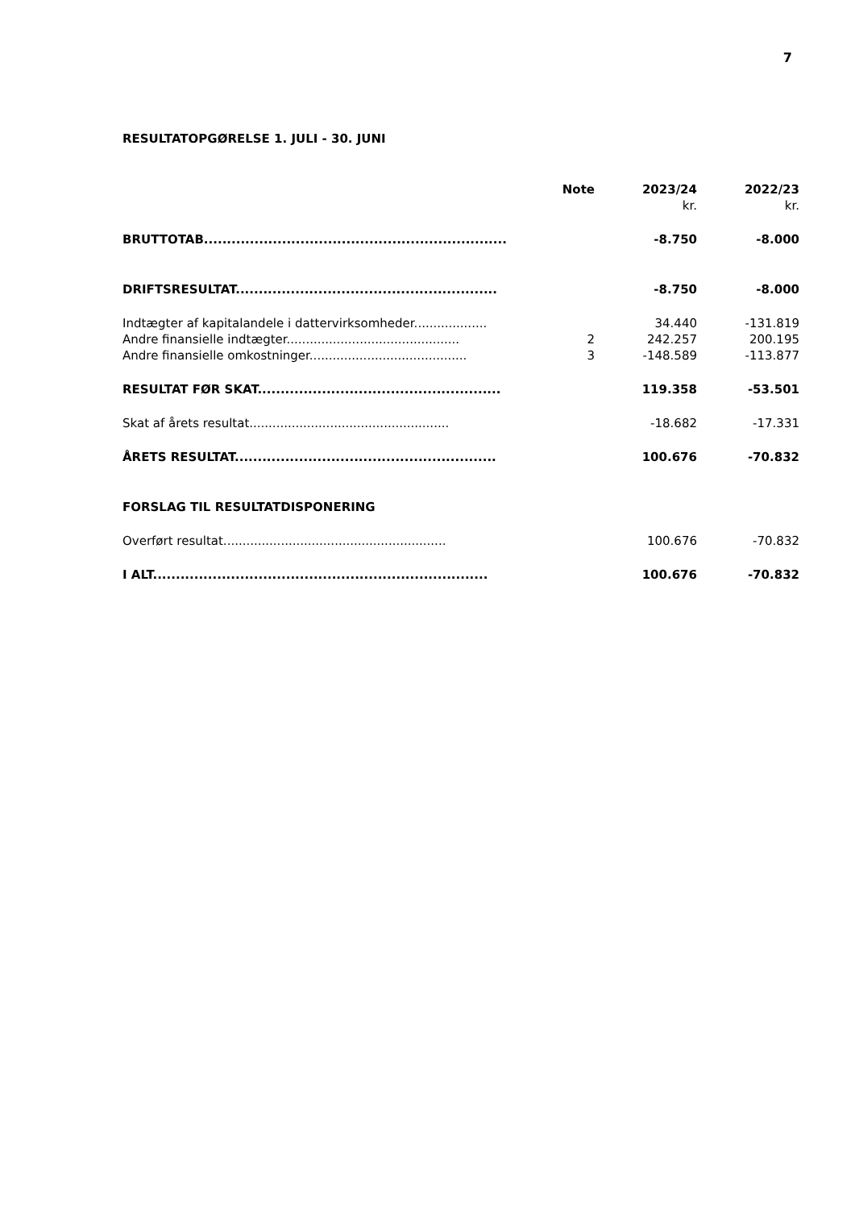7
RESULTATOPGØRELSE 1. JULI - 30. JUNI
| | Note | 2023/24 | 2022/23 |
| --- | --- | --- | --- |
| | | kr. | kr. |
| BRUTTOTAB.................................................................. | | -8.750 | -8.000 |
| DRIFTSRESULTAT......................................................... | | -8.750 | -8.000 |
| Indtægter af kapitalandele i dattervirksomheder................... | | 34.440 | -131.819 |
| Andre finansielle indtægter............................................. | 2 | 242.257 | 200.195 |
| Andre finansielle omkostninger......................................... | 3 | -148.589 | -113.877 |
| RESULTAT FØR SKAT..................................................... | | 119.358 | -53.501 |
| Skat af årets resultat.................................................... | | -18.682 | -17.331 |
| ÅRETS RESULTAT......................................................... | | 100.676 | -70.832 |
| FORSLAG TIL RESULTATDISPONERING | | | |
| Overført resultat.......................................................... | | 100.676 | -70.832 |
| I ALT......................................................................... | | 100.676 | -70.832 |